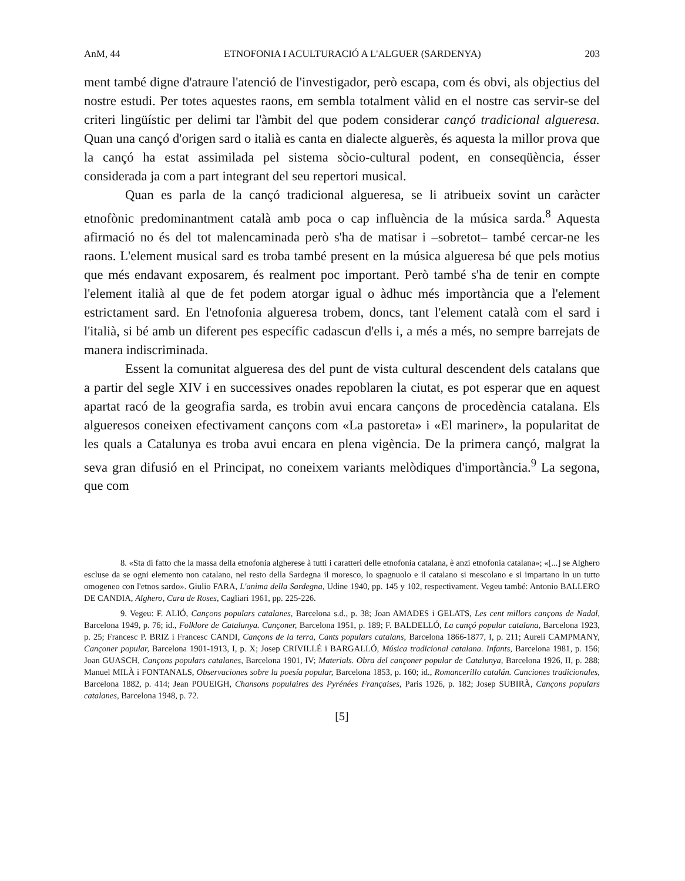AnM, 44 ETNOFONIA I ACULTURACIÓ A L'ALGUER (SARDENYA) 203
ment també digne d'atraure l'atenció de l'investigador, però escapa, com és obvi, als objectius del nostre estudi. Per totes aquestes raons, em sembla totalment vàlid en el nostre cas servir-se del criteri lingüístic per delimi tar l'àmbit del que podem considerar cançó tradicional algueresa. Quan una cançó d'origen sard o italià es canta en dialecte alguerès, és aquesta la millor prova que la cançó ha estat assimilada pel sistema sòcio-cultural podent, en conseqüència, ésser considerada ja com a part integrant del seu repertori musical.
Quan es parla de la cançó tradicional algueresa, se li atribueix sovint un caràcter etnofònic predominantment català amb poca o cap influència de la música sarda.<sup>8</sup> Aquesta afirmació no és del tot malencaminada però s'ha de matisar i –sobretot– també cercar-ne les raons. L'element musical sard es troba també present en la música algueresa bé que pels motius que més endavant exposarem, és realment poc important. Però també s'ha de tenir en compte l'element italià al que de fet podem atorgar igual o àdhuc més importància que a l'element estrictament sard. En l'etnofonia algueresa trobem, doncs, tant l'element català com el sard i l'italià, si bé amb un diferent pes específic cadascun d'ells i, a més a més, no sempre barrejats de manera indiscriminada.
Essent la comunitat algueresa des del punt de vista cultural descendent dels catalans que a partir del segle XIV i en successives onades repoblaren la ciutat, es pot esperar que en aquest apartat racó de la geografia sarda, es trobin avui encara cançons de procedència catalana. Els algueresos coneixen efectivament cançons com «La pastoreta» i «El mariner», la popularitat de les quals a Catalunya es troba avui encara en plena vigència. De la primera cançó, malgrat la seva gran difusió en el Principat, no coneixem variants melòdiques d'importància.<sup>9</sup> La segona, que com
8. «Sta di fatto che la massa della etnofonia algherese à tutti i caratteri delle etnofonia catalana, è anzi etnofonia catalana»; «[...] se Alghero escluse da se ogni elemento non catalano, nel resto della Sardegna il moresco, lo spagnuolo e il catalano si mescolano e si impartano in un tutto omogeneo con l'etnos sardo». Giulio FARA, L'anima della Sardegna, Udine 1940, pp. 145 y 102, respectivament. Vegeu també: Antonio BALLERO DE CANDIA, Alghero, Cara de Roses, Cagliari 1961, pp. 225-226.
9. Vegeu: F. ALIÓ, Cançons populars catalanes, Barcelona s.d., p. 38; Joan AMADES i GELATS, Les cent millors cançons de Nadal, Barcelona 1949, p. 76; id., Folklore de Catalunya. Cançoner, Barcelona 1951, p. 189; F. BALDELLÓ, La cançó popular catalana, Barcelona 1923, p. 25; Francesc P. BRIZ i Francesc CANDI, Cançons de la terra, Cants populars catalans, Barcelona 1866-1877, I, p. 211; Aureli CAMPMANY, Cançoner popular, Barcelona 1901-1913, I, p. X; Josep CRIVILLÉ i BARGALLÓ, Música tradicional catalana. Infants, Barcelona 1981, p. 156; Joan GUASCH, Cançons populars catalanes, Barcelona 1901, IV; Materials. Obra del cançoner popular de Catalunya, Barcelona 1926, II, p. 288; Manuel MILÀ i FONTANALS, Observaciones sobre la poesía popular, Barcelona 1853, p. 160; id., Romancerillo catalán. Canciones tradicionales, Barcelona 1882, p. 414; Jean POUEIGH, Chansons populaires des Pyrénées Françaises, Paris 1926, p. 182; Josep SUBIRÀ, Cançons populars catalanes, Barcelona 1948, p. 72.
[5]